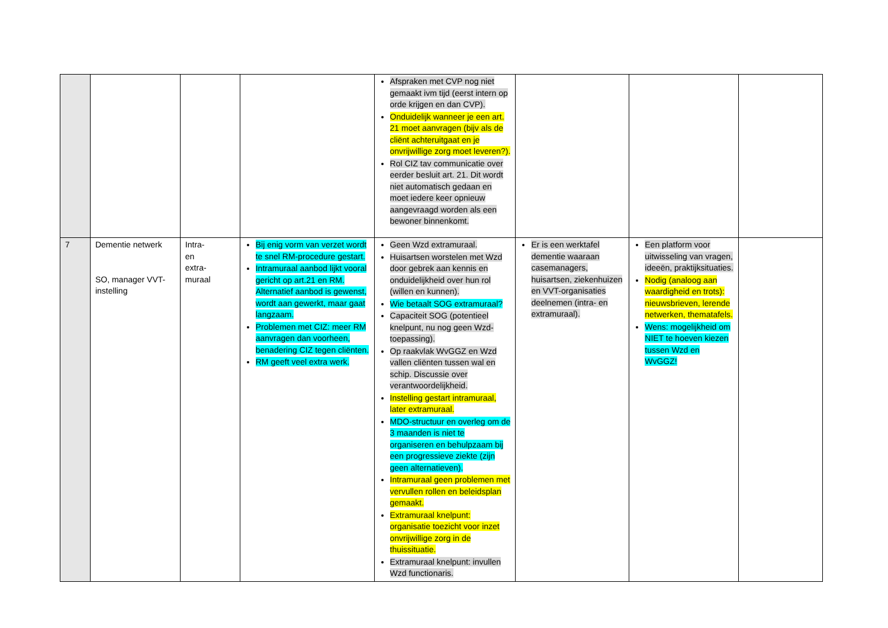| | | | | Afspraken met CVP nog niet gemaakt ivm tijd (eerst intern op orde krijgen en dan CVP). Onduidelijk wanneer je een art. 21 moet aanvragen (bijv als de cliënt achteruitgaat en je onvrijwillige zorg moet leveren?). Rol CIZ tav communicatie over eerder besluit art. 21. Dit wordt niet automatisch gedaan en moet iedere keer opnieuw aangevraagd worden als een bewoner binnenkomt. | | | |
| 7 | Dementie netwerk SO, manager VVT-instelling | Intra- en extra- muraal | Bij enig vorm van verzet wordt te snel RM-procedure gestart. Intramuraal aanbod lijkt vooral gericht op art.21 en RM. Alternatief aanbod is gewenst, wordt aan gewerkt, maar gaat langzaam. Problemen met CIZ: meer RM aanvragen dan voorheen, benadering CIZ tegen cliënten. RM geeft veel extra werk. | Geen Wzd extramuraal. Huisartsen worstelen met Wzd door gebrek aan kennis en onduidelijkheid over hun rol (willen en kunnen). Wie betaalt SOG extramuraal? Capaciteit SOG (potentieel knelpunt, nu nog geen Wzd-toepassing). Op raakvlak WvGGZ en Wzd vallen cliënten tussen wal en schip. Discussie over verantwoordelijkheid. Instelling gestart intramuraal, later extramuraal. MDO-structuur en overleg om de 3 maanden is niet te organiseren en behulpzaam bij een progressieve ziekte (zijn geen alternatieven). Intramuraal geen problemen met vervullen rollen en beleidsplan gemaakt. Extramuraal knelpunt: organisatie toezicht voor inzet onvrijwillige zorg in de thuissituatie. Extramuraal knelpunt: invullen Wzd functionaris. | Er is een werktafel dementie waaraan casemanagers, huisartsen, ziekenhuizen en VVT-organisaties deelnemen (intra- en extramuraal). | Een platform voor uitwisseling van vragen, ideeën, praktijksituaties. Nodig (analoog aan waardigheid en trots): nieuwsbrieven, lerende netwerken, thematafels. Wens: mogelijkheid om NIET te hoeven kiezen tussen Wzd en WvGGZ! | |